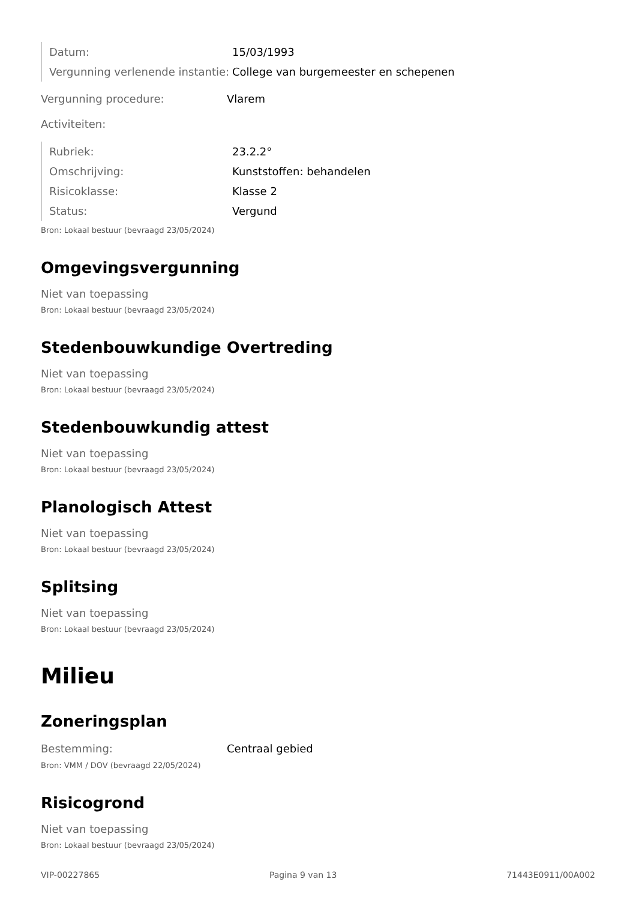Datum: 15/03/1993
Vergunning verlenende instantie: College van burgemeester en schepenen
Vergunning procedure: Vlarem
Activiteiten:
Rubriek: 23.2.2°
Omschrijving: Kunststoffen: behandelen
Risicoklasse: Klasse 2
Status: Vergund
Bron: Lokaal bestuur (bevraagd 23/05/2024)
Omgevingsvergunning
Niet van toepassing
Bron: Lokaal bestuur (bevraagd 23/05/2024)
Stedenbouwkundige Overtreding
Niet van toepassing
Bron: Lokaal bestuur (bevraagd 23/05/2024)
Stedenbouwkundig attest
Niet van toepassing
Bron: Lokaal bestuur (bevraagd 23/05/2024)
Planologisch Attest
Niet van toepassing
Bron: Lokaal bestuur (bevraagd 23/05/2024)
Splitsing
Niet van toepassing
Bron: Lokaal bestuur (bevraagd 23/05/2024)
Milieu
Zoneringsplan
Bestemming: Centraal gebied
Bron: VMM / DOV (bevraagd 22/05/2024)
Risicogrond
Niet van toepassing
Bron: Lokaal bestuur (bevraagd 23/05/2024)
VIP-00227865 Pagina 9 van 13 71443E0911/00A002